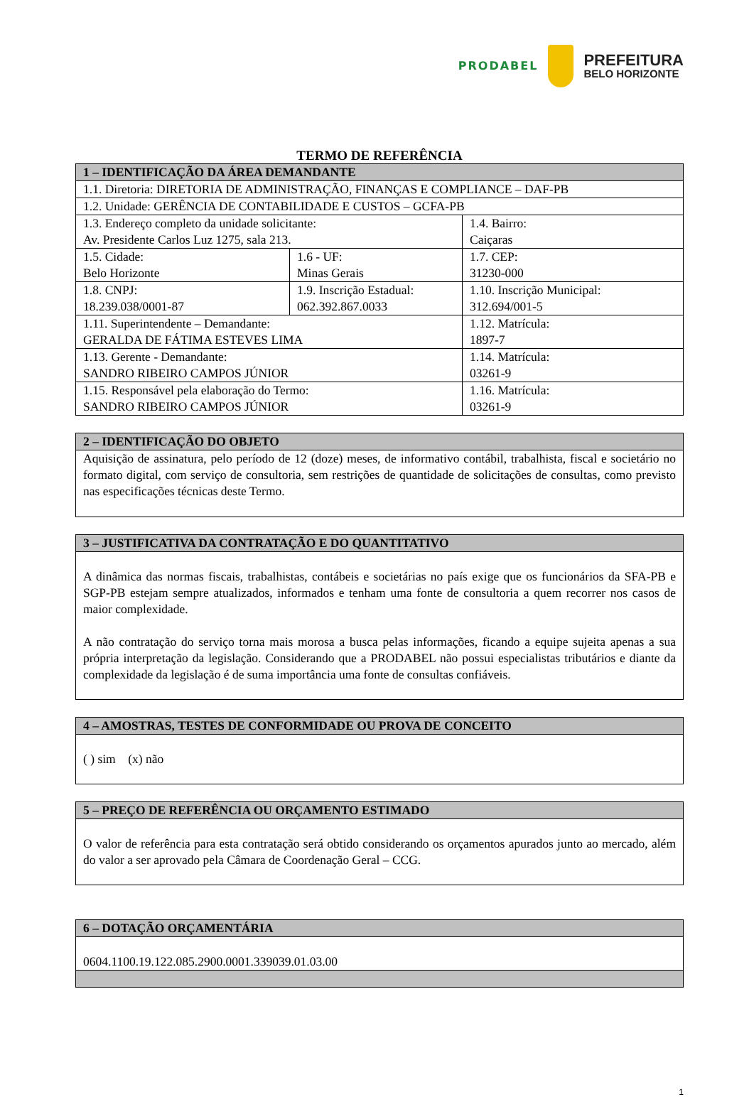PRODABEL
PREFEITURA
BELO HORIZONTE
TERMO DE REFERÊNCIA
| 1 – IDENTIFICAÇÃO DA ÁREA DEMANDANTE | | |
| --- | --- | --- |
| 1.1. Diretoria: DIRETORIA DE ADMINISTRAÇÃO, FINANÇAS E COMPLIANCE – DAF-PB | | |
| 1.2. Unidade: GERÊNCIA DE CONTABILIDADE E CUSTOS – GCFA-PB | | |
| 1.3. Endereço completo da unidade solicitante: Av. Presidente Carlos Luz 1275, sala 213. | | 1.4. Bairro: Caiçaras |
| 1.5. Cidade: Belo Horizonte | 1.6 - UF: Minas Gerais | 1.7. CEP: 31230-000 |
| 1.8. CNPJ: 18.239.038/0001-87 | 1.9. Inscrição Estadual: 062.392.867.0033 | 1.10. Inscrição Municipal: 312.694/001-5 |
| 1.11. Superintendente – Demandante: GERALDA DE FÁTIMA ESTEVES LIMA | | 1.12. Matrícula: 1897-7 |
| 1.13. Gerente - Demandante: SANDRO RIBEIRO CAMPOS JÚNIOR | | 1.14. Matrícula: 03261-9 |
| 1.15. Responsável pela elaboração do Termo: SANDRO RIBEIRO CAMPOS JÚNIOR | | 1.16. Matrícula: 03261-9 |
| 2 – IDENTIFICAÇÃO DO OBJETO |
| --- |
| Aquisição de assinatura, pelo período de 12 (doze) meses, de informativo contábil, trabalhista, fiscal e societário no formato digital, com serviço de consultoria, sem restrições de quantidade de solicitações de consultas, como previsto nas especificações técnicas deste Termo. |
| 3 – JUSTIFICATIVA DA CONTRATAÇÃO E DO QUANTITATIVO |
| --- |
| A dinâmica das normas fiscais, trabalhistas, contábeis e societárias no país exige que os funcionários da SFA-PB e SGP-PB estejam sempre atualizados, informados e tenham uma fonte de consultoria a quem recorrer nos casos de maior complexidade. A não contratação do serviço torna mais morosa a busca pelas informações, ficando a equipe sujeita apenas a sua própria interpretação da legislação. Considerando que a PRODABEL não possui especialistas tributários e diante da complexidade da legislação é de suma importância uma fonte de consultas confiáveis. |
| 4 – AMOSTRAS, TESTES DE CONFORMIDADE OU PROVA DE CONCEITO |
| --- |
| ( ) sim (x) não |
| 5 – PREÇO DE REFERÊNCIA OU ORÇAMENTO ESTIMADO |
| --- |
| O valor de referência para esta contratação será obtido considerando os orçamentos apurados junto ao mercado, além do valor a ser aprovado pela Câmara de Coordenação Geral – CCG. |
| 6 – DOTAÇÃO ORÇAMENTÁRIA |
| --- |
| 0604.1100.19.122.085.2900.0001.339039.01.03.00 |
1